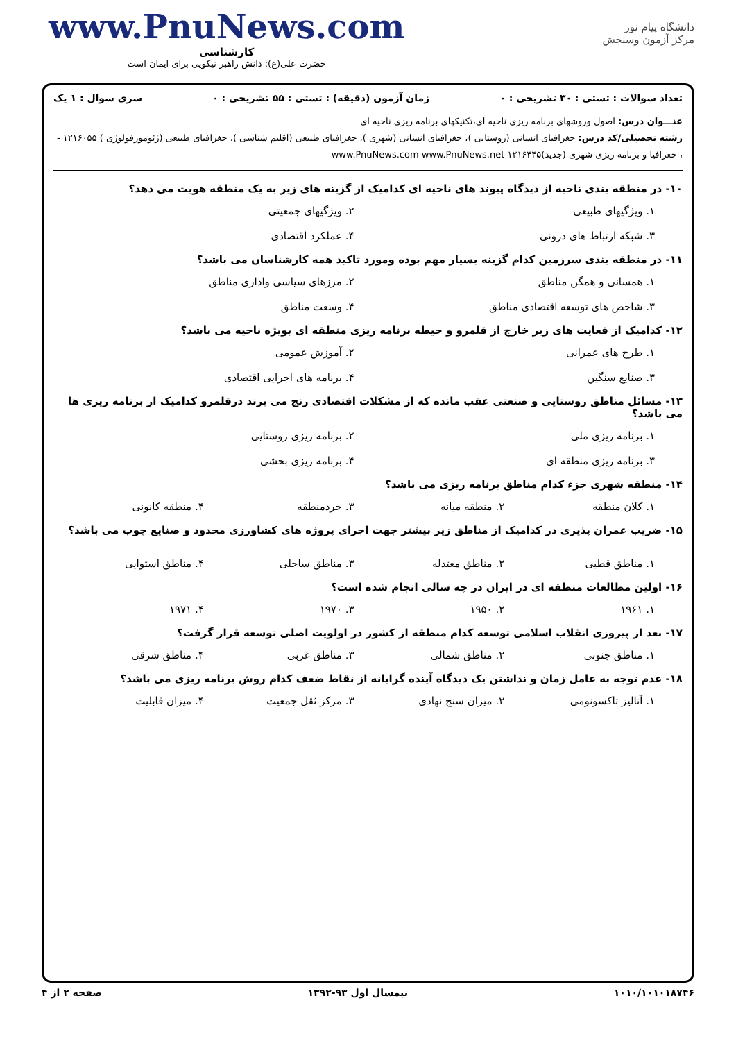دانشگاه پیام نور
مرکز آزمون وسنجش
www.PnuNews.com
کارشناسی
حضرت علی(ع): دانش راهبر نیکویی برای ایمان است
تعداد سوالات : تستی : ۳۰ تشریحی : ۰ زمان آزمون (دقیقه) : تستی : ۵۵ تشریحی : ۰ سری سوال : ۱ یک
عنـــوان درس: اصول وروشهای برنامه ریزی ناحیه ای،تکنیکهای برنامه ریزی ناحیه ای
رشته تحصیلی/کد درس: جغرافیای انسانی (روستایی )، جغرافیای انسانی (شهری )، جغرافیای طبیعی (اقلیم شناسی )، جغرافیای طبیعی (ژئومورفولوژی ) ۱۲۱۶۰۵۵ - ، جغرافیا و برنامه ریزی شهری (جدید)۱۲۱۶۴۴۵ www.PnuNews.com www.PnuNews.net
۱۰- در منطقه بندی ناحیه از دیدگاه پیوند های ناحیه ای کدامیک از گزینه های زیر به یک منطقه هویت می دهد؟
۱. ویژگیهای طبیعی ۲. ویژگیهای جمعیتی ۳. شبکه ارتباط های درونی ۴. عملکرد اقتصادی
۱۱- در منطقه بندی سرزمین کدام گزینه بسیار مهم بوده ومورد تاکید همه کارشناسان می باشد؟
۱. همسانی و همگن مناطق ۲. مرزهای سیاسی واداری مناطق ۳. شاخص های توسعه اقتصادی مناطق ۴. وسعت مناطق
۱۲- کدامیک از فعایت های زیر خارج از قلمرو و حیطه برنامه ریزی منطقه ای بویژه ناحیه می باشد؟
۱. طرح های عمرانی ۲. آموزش عمومی ۳. صنایع سنگین ۴. برنامه های اجرایی اقتصادی
۱۳- مسائل مناطق روستایی و صنعتی عقب مانده که از مشکلات اقتصادی رنج می برند درقلمرو کدامیک از برنامه ریزی ها می باشد؟
۱. برنامه ریزی ملی ۲. برنامه ریزی روستایی ۳. برنامه ریزی منطقه ای ۴. برنامه ریزی بخشی
۱۴- منطقه شهری جزء کدام مناطق برنامه ریزی می باشد؟
۱. کلان منطقه ۲. منطقه میانه ۳. خردمنطقه ۴. منطقه کانونی
۱۵- ضریب عمران پذیری در کدامیک از مناطق زیر بیشتر جهت اجرای پروژه های کشاورزی محدود و صنایع چوب می باشد؟
۱. مناطق قطبی ۲. مناطق معتدله ۳. مناطق ساحلی ۴. مناطق استوایی
۱۶- اولین مطالعات منطقه ای در ایران در چه سالی انجام شده است؟
۱. ۱۹۶۱ ۲. ۱۹۵۰ ۳. ۱۹۷۰ ۴. ۱۹۷۱
۱۷- بعد از پیروزی انقلاب اسلامی توسعه کدام منطقه از کشور در اولویت اصلی توسعه قرار گرفت؟
۱. مناطق جنوبی ۲. مناطق شمالی ۳. مناطق غربی ۴. مناطق شرقی
۱۸- عدم توجه به عامل زمان و نداشتن یک دیدگاه آینده گرایانه از نقاط ضعف کدام روش برنامه ریزی می باشد؟
۱. آنالیز تاکسونومی ۲. میزان سنج نهادی ۳. مرکز ثقل جمعیت ۴. میزان قابلیت
۱۰۱۰/۱۰۱۰۱۸۷۴۶ نیمسال اول ۹۳-۱۳۹۲ صفحه ۲ از ۴